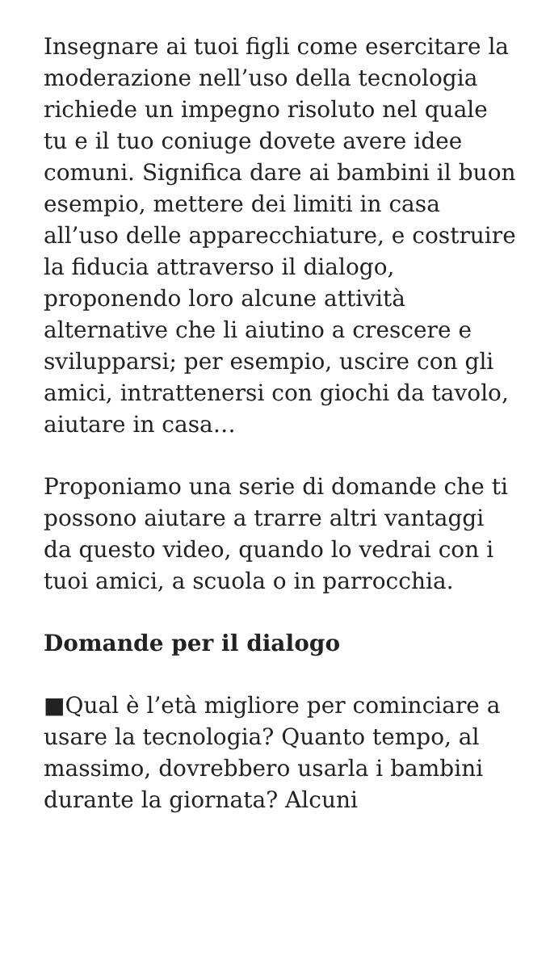Insegnare ai tuoi figli come esercitare la moderazione nell’uso della tecnologia richiede un impegno risoluto nel quale tu e il tuo coniuge dovete avere idee comuni. Significa dare ai bambini il buon esempio, mettere dei limiti in casa all’uso delle apparecchiature, e costruire la fiducia attraverso il dialogo, proponendo loro alcune attività alternative che li aiutino a crescere e svilupparsi; per esempio, uscire con gli amici, intrattenersi con giochi da tavolo, aiutare in casa…
Proponiamo una serie di domande che ti possono aiutare a trarre altri vantaggi da questo video, quando lo vedrai con i tuoi amici, a scuola o in parrocchia.
Domande per il dialogo
■Qual è l’età migliore per cominciare a usare la tecnologia? Quanto tempo, al massimo, dovrebbero usarla i bambini durante la giornata? Alcuni